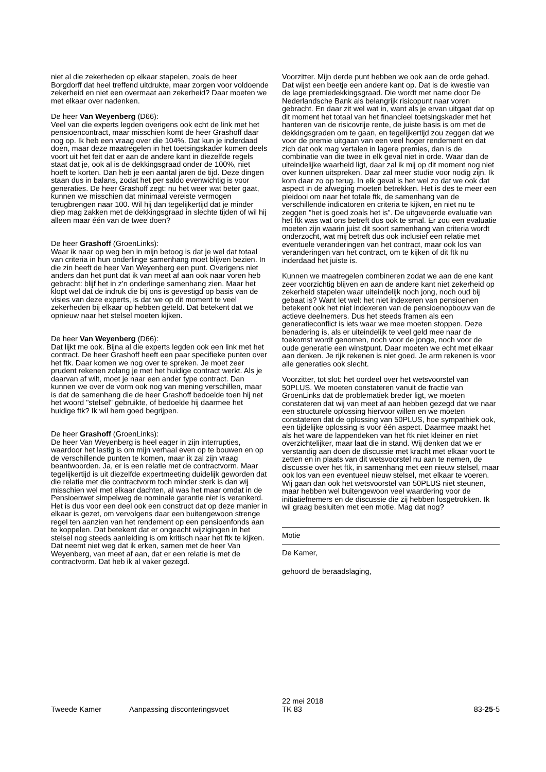niet al die zekerheden op elkaar stapelen, zoals de heer Borgdorff dat heel treffend uitdrukte, maar zorgen voor voldoende zekerheid en niet een overmaat aan zekerheid? Daar moeten we met elkaar over nadenken.
De heer Van Weyenberg (D66):
Veel van die experts legden overigens ook echt de link met het pensioencontract, maar misschien komt de heer Grashoff daar nog op. Ik heb een vraag over die 104%. Dat kun je inderdaad doen, maar deze maatregelen in het toetsingskader komen deels voort uit het feit dat er aan de andere kant in diezelfde regels staat dat je, ook al is de dekkingsgraad onder de 100%, niet hoeft te korten. Dan heb je een aantal jaren de tijd. Deze dingen staan dus in balans, zodat het per saldo evenwichtig is voor generaties. De heer Grashoff zegt: nu het weer wat beter gaat, kunnen we misschien dat minimaal vereiste vermogen terugbrengen naar 100. Wil hij dan tegelijkertijd dat je minder diep mag zakken met de dekkingsgraad in slechte tijden of wil hij alleen maar één van de twee doen?
De heer Grashoff (GroenLinks):
Waar ik naar op weg ben in mijn betoog is dat je wel dat totaal van criteria in hun onderlinge samenhang moet blijven bezien. In die zin heeft de heer Van Weyenberg een punt. Overigens niet anders dan het punt dat ik van meet af aan ook naar voren heb gebracht: blijf het in z'n onderlinge samenhang zien. Maar het klopt wel dat de indruk die bij ons is gevestigd op basis van de visies van deze experts, is dat we op dit moment te veel zekerheden bij elkaar op hebben geteld. Dat betekent dat we opnieuw naar het stelsel moeten kijken.
De heer Van Weyenberg (D66):
Dat lijkt me ook. Bijna al die experts legden ook een link met het contract. De heer Grashoff heeft een paar specifieke punten over het ftk. Daar komen we nog over te spreken. Je moet zeer prudent rekenen zolang je met het huidige contract werkt. Als je daarvan af wilt, moet je naar een ander type contract. Dan kunnen we over de vorm ook nog van mening verschillen, maar is dat de samenhang die de heer Grashoff bedoelde toen hij net het woord "stelsel" gebruikte, of bedoelde hij daarmee het huidige ftk? Ik wil hem goed begrijpen.
De heer Grashoff (GroenLinks):
De heer Van Weyenberg is heel eager in zijn interrupties, waardoor het lastig is om mijn verhaal even op te bouwen en op de verschillende punten te komen, maar ik zal zijn vraag beantwoorden. Ja, er is een relatie met de contractvorm. Maar tegelijkertijd is uit diezelfde expertmeeting duidelijk geworden dat die relatie met die contractvorm toch minder sterk is dan wij misschien wel met elkaar dachten, al was het maar omdat in de Pensioenwet simpelweg de nominale garantie niet is verankerd. Het is dus voor een deel ook een construct dat op deze manier in elkaar is gezet, om vervolgens daar een buitengewoon strenge regel ten aanzien van het rendement op een pensioenfonds aan te koppelen. Dat betekent dat er ongeacht wijzigingen in het stelsel nog steeds aanleiding is om kritisch naar het ftk te kijken. Dat neemt niet weg dat ik erken, samen met de heer Van Weyenberg, van meet af aan, dat er een relatie is met de contractvorm. Dat heb ik al vaker gezegd.
Voorzitter. Mijn derde punt hebben we ook aan de orde gehad. Dat wijst een beetje een andere kant op. Dat is de kwestie van de lage premiedekkingsgraad. Die wordt met name door De Nederlandsche Bank als belangrijk risicopunt naar voren gebracht. En daar zit wel wat in, want als je ervan uitgaat dat op dit moment het totaal van het financieel toetsingskader met het hanteren van de risicovrije rente, de juiste basis is om met de dekkingsgraden om te gaan, en tegelijkertijd zou zeggen dat we voor de premie uitgaan van een veel hoger rendement en dat zich dat ook mag vertalen in lagere premies, dan is de combinatie van die twee in elk geval niet in orde. Waar dan de uiteindelijke waarheid ligt, daar zal ik mij op dit moment nog niet over kunnen uitspreken. Daar zal meer studie voor nodig zijn. Ik kom daar zo op terug. In elk geval is het wel zo dat we ook dat aspect in de afweging moeten betrekken. Het is des te meer een pleidooi om naar het totale ftk, de samenhang van de verschillende indicatoren en criteria te kijken, en niet nu te zeggen "het is goed zoals het is". De uitgevoerde evaluatie van het ftk was wat ons betreft dus ook te smal. Er zou een evaluatie moeten zijn waarin juist dit soort samenhang van criteria wordt onderzocht, wat mij betreft dus ook inclusief een relatie met eventuele veranderingen van het contract, maar ook los van veranderingen van het contract, om te kijken of dit ftk nu inderdaad het juiste is.
Kunnen we maatregelen combineren zodat we aan de ene kant zeer voorzichtig blijven en aan de andere kant niet zekerheid op zekerheid stapelen waar uiteindelijk noch jong, noch oud bij gebaat is? Want let wel: het niet indexeren van pensioenen betekent ook het niet indexeren van de pensioenopbouw van de actieve deelnemers. Dus het steeds framen als een generatieconflict is iets waar we mee moeten stoppen. Deze benadering is, als er uiteindelijk te veel geld mee naar de toekomst wordt genomen, noch voor de jonge, noch voor de oude generatie een winstpunt. Daar moeten we echt met elkaar aan denken. Je rijk rekenen is niet goed. Je arm rekenen is voor alle generaties ook slecht.
Voorzitter, tot slot: het oordeel over het wetsvoorstel van 50PLUS. We moeten constateren vanuit de fractie van GroenLinks dat de problematiek breder ligt, we moeten constateren dat wij van meet af aan hebben gezegd dat we naar een structurele oplossing hiervoor willen en we moeten constateren dat de oplossing van 50PLUS, hoe sympathiek ook, een tijdelijke oplossing is voor één aspect. Daarmee maakt het als het ware de lappendeken van het ftk niet kleiner en niet overzichtelijker, maar laat die in stand. Wij denken dat we er verstandig aan doen de discussie met kracht met elkaar voort te zetten en in plaats van dit wetsvoorstel nu aan te nemen, de discussie over het ftk, in samenhang met een nieuw stelsel, maar ook los van een eventueel nieuw stelsel, met elkaar te voeren. Wij gaan dan ook het wetsvoorstel van 50PLUS niet steunen, maar hebben wel buitengewoon veel waardering voor de initiatiefnemers en de discussie die zij hebben losgetrokken. Ik wil graag besluiten met een motie. Mag dat nog?
Motie
De Kamer,
gehoord de beraadslaging,
Tweede Kamer Aanpassing disconteringsvoet
22 mei 2018
TK 83
83-25-5